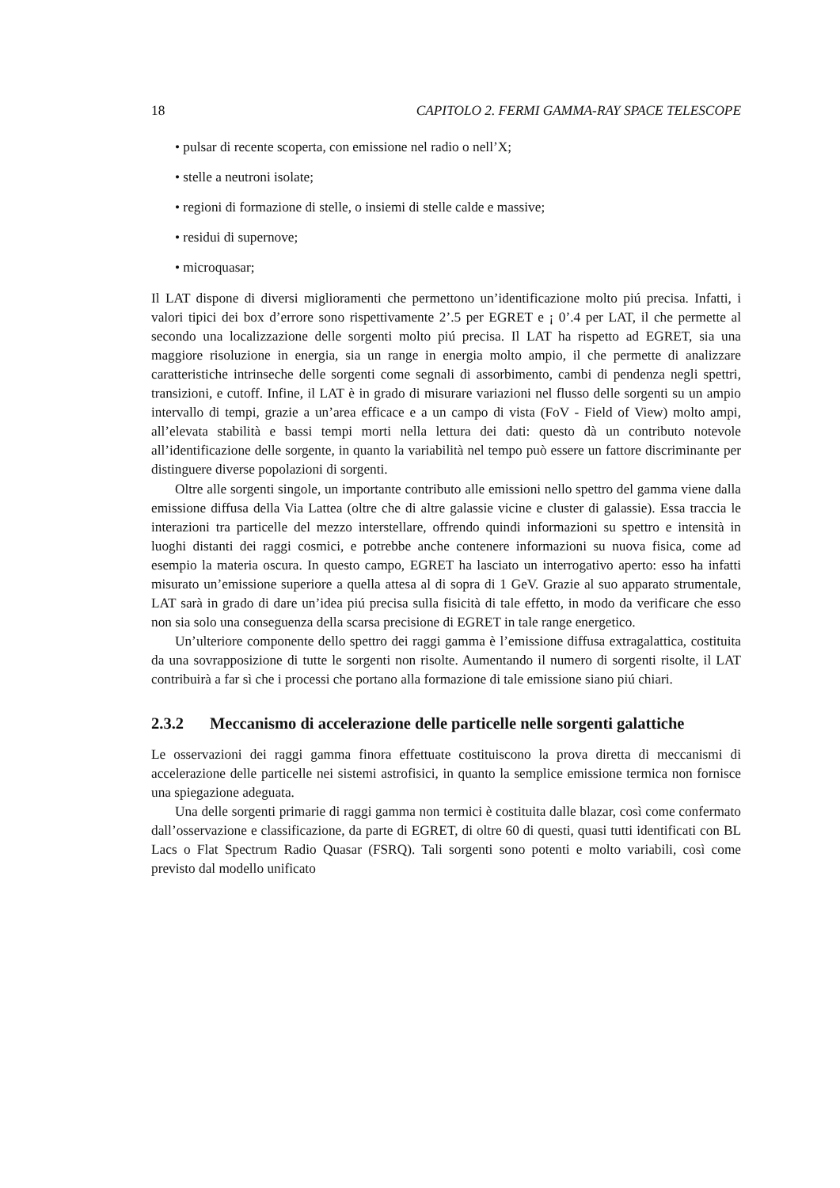18 CAPITOLO 2. FERMI GAMMA-RAY SPACE TELESCOPE
• pulsar di recente scoperta, con emissione nel radio o nell’X;
• stelle a neutroni isolate;
• regioni di formazione di stelle, o insiemi di stelle calde e massive;
• residui di supernove;
• microquasar;
Il LAT dispone di diversi miglioramenti che permettono un’identificazione molto piú precisa. Infatti, i valori tipici dei box d’errore sono rispettivamente 2’.5 per EGRET e ¡ 0’.4 per LAT, il che permette al secondo una localizzazione delle sorgenti molto piú precisa. Il LAT ha rispetto ad EGRET, sia una maggiore risoluzione in energia, sia un range in energia molto ampio, il che permette di analizzare caratteristiche intrinseche delle sorgenti come segnali di assorbimento, cambi di pendenza negli spettri, transizioni, e cutoff. Infine, il LAT è in grado di misurare variazioni nel flusso delle sorgenti su un ampio intervallo di tempi, grazie a un’area efficace e a un campo di vista (FoV - Field of View) molto ampi, all’elevata stabilità e bassi tempi morti nella lettura dei dati: questo dà un contributo notevole all’identificazione delle sorgente, in quanto la variabilità nel tempo può essere un fattore discriminante per distinguere diverse popolazioni di sorgenti.
Oltre alle sorgenti singole, un importante contributo alle emissioni nello spettro del gamma viene dalla emissione diffusa della Via Lattea (oltre che di altre galassie vicine e cluster di galassie). Essa traccia le interazioni tra particelle del mezzo interstellare, offrendo quindi informazioni su spettro e intensità in luoghi distanti dei raggi cosmici, e potrebbe anche contenere informazioni su nuova fisica, come ad esempio la materia oscura. In questo campo, EGRET ha lasciato un interrogativo aperto: esso ha infatti misurato un’emissione superiore a quella attesa al di sopra di 1 GeV. Grazie al suo apparato strumentale, LAT sarà in grado di dare un’idea piú precisa sulla fisicità di tale effetto, in modo da verificare che esso non sia solo una conseguenza della scarsa precisione di EGRET in tale range energetico.
Un’ulteriore componente dello spettro dei raggi gamma è l’emissione diffusa extragalattica, costituita da una sovrapposizione di tutte le sorgenti non risolte. Aumentando il numero di sorgenti risolte, il LAT contribuirà a far sì che i processi che portano alla formazione di tale emissione siano piú chiari.
2.3.2 Meccanismo di accelerazione delle particelle nelle sorgenti galattiche
Le osservazioni dei raggi gamma finora effettuate costituiscono la prova diretta di meccanismi di accelerazione delle particelle nei sistemi astrofisici, in quanto la semplice emissione termica non fornisce una spiegazione adeguata.
Una delle sorgenti primarie di raggi gamma non termici è costituita dalle blazar, così come confermato dall’osservazione e classificazione, da parte di EGRET, di oltre 60 di questi, quasi tutti identificati con BL Lacs o Flat Spectrum Radio Quasar (FSRQ). Tali sorgenti sono potenti e molto variabili, così come previsto dal modello unificato